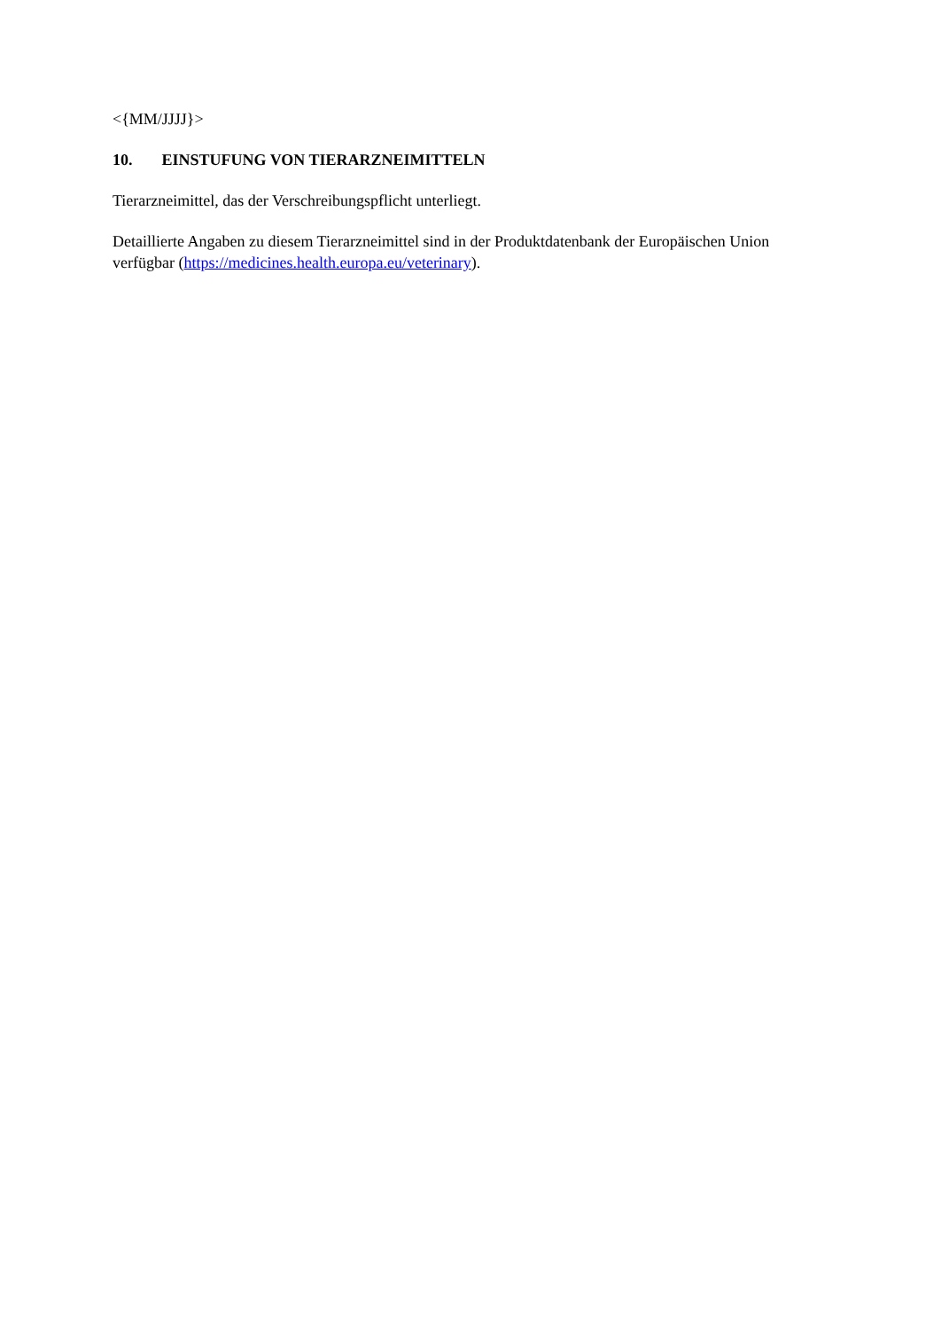<{MM/JJJJ}>
10. EINSTUFUNG VON TIERARZNEIMITTELN
Tierarzneimittel, das der Verschreibungspflicht unterliegt.
Detaillierte Angaben zu diesem Tierarzneimittel sind in der Produktdatenbank der Europäischen Union verfügbar (https://medicines.health.europa.eu/veterinary).